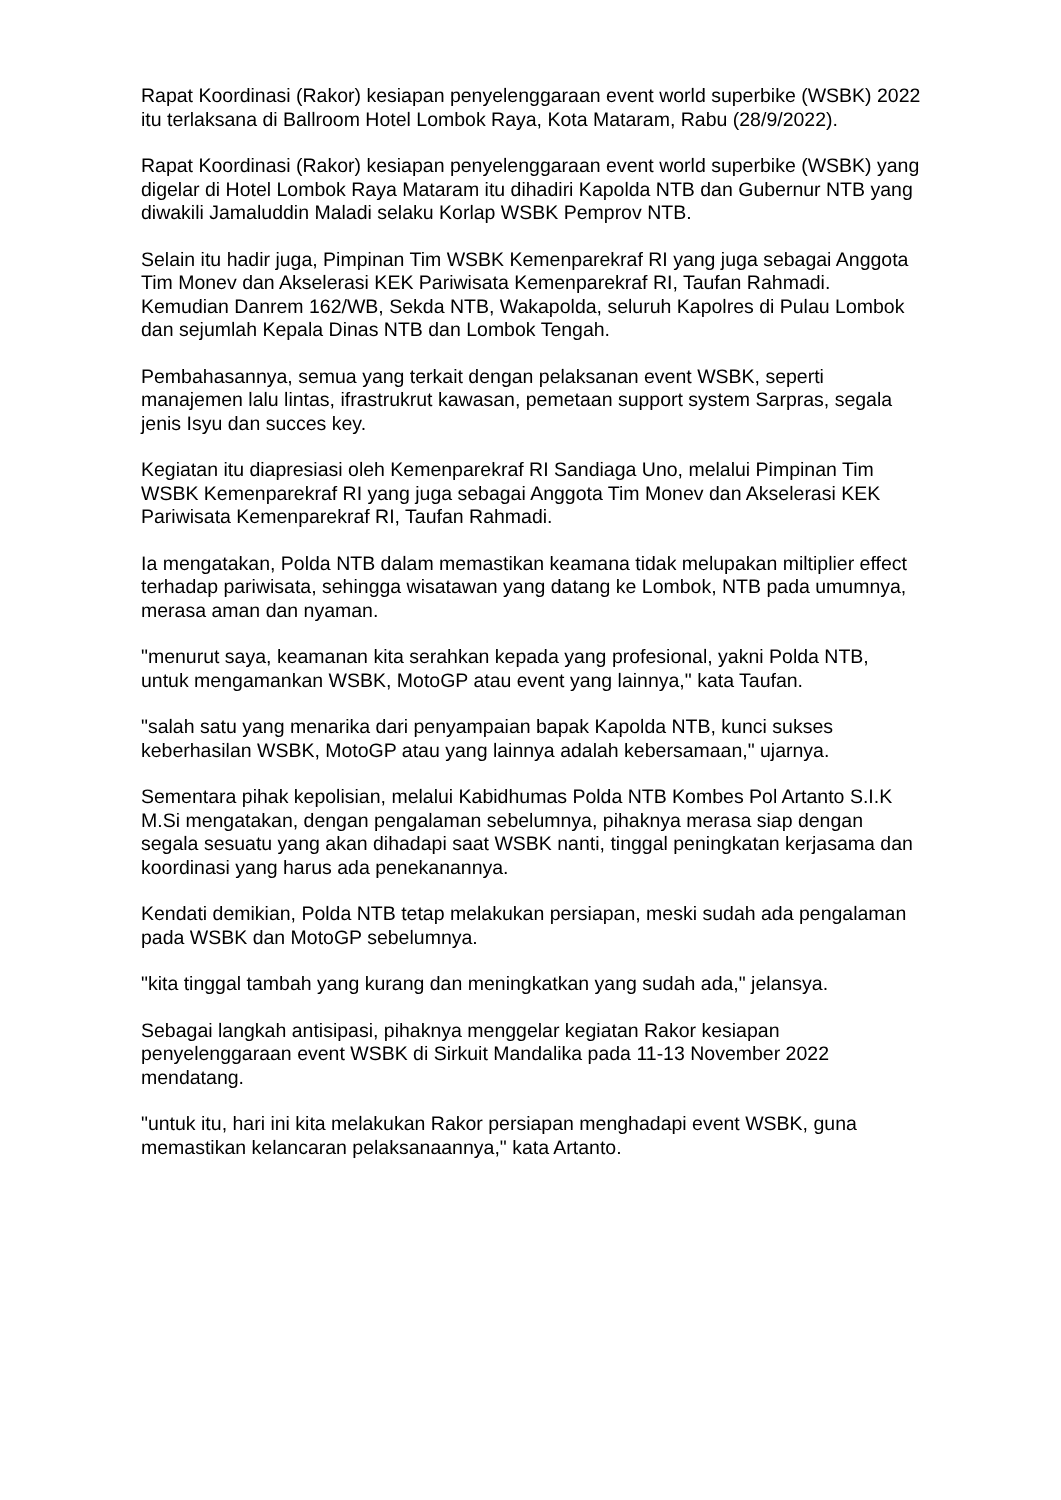Rapat Koordinasi (Rakor) kesiapan penyelenggaraan event world superbike (WSBK) 2022 itu terlaksana di Ballroom Hotel Lombok Raya, Kota Mataram, Rabu (28/9/2022).
Rapat Koordinasi (Rakor) kesiapan penyelenggaraan event world superbike (WSBK) yang digelar di Hotel Lombok Raya Mataram itu dihadiri Kapolda NTB dan Gubernur NTB yang diwakili Jamaluddin Maladi selaku Korlap WSBK Pemprov NTB.
Selain itu hadir juga, Pimpinan Tim WSBK Kemenparekraf RI yang juga sebagai Anggota Tim Monev dan Akselerasi KEK Pariwisata Kemenparekraf RI, Taufan Rahmadi. Kemudian Danrem 162/WB, Sekda NTB, Wakapolda, seluruh Kapolres di Pulau Lombok dan sejumlah Kepala Dinas NTB dan Lombok Tengah.
Pembahasannya, semua yang terkait dengan pelaksanan event WSBK, seperti manajemen lalu lintas, ifrastrukrut kawasan, pemetaan support system Sarpras, segala jenis Isyu dan succes key.
Kegiatan itu diapresiasi oleh Kemenparekraf RI Sandiaga Uno, melalui Pimpinan Tim WSBK Kemenparekraf RI yang juga sebagai Anggota Tim Monev dan Akselerasi KEK Pariwisata Kemenparekraf RI, Taufan Rahmadi.
Ia mengatakan, Polda NTB dalam memastikan keamana tidak melupakan miltiplier effect terhadap pariwisata, sehingga wisatawan yang datang ke Lombok, NTB pada umumnya, merasa aman dan nyaman.
"menurut saya, keamanan kita serahkan kepada yang profesional, yakni Polda NTB, untuk mengamankan WSBK, MotoGP atau event yang lainnya," kata Taufan.
"salah satu yang menarika dari penyampaian bapak Kapolda NTB, kunci sukses keberhasilan WSBK, MotoGP atau yang lainnya adalah kebersamaan," ujarnya.
Sementara pihak kepolisian, melalui Kabidhumas Polda NTB Kombes Pol Artanto S.I.K M.Si mengatakan, dengan pengalaman sebelumnya, pihaknya merasa siap dengan segala sesuatu yang akan dihadapi saat WSBK nanti, tinggal peningkatan kerjasama dan koordinasi yang harus ada penekanannya.
Kendati demikian, Polda NTB tetap melakukan persiapan, meski sudah ada pengalaman pada WSBK dan MotoGP sebelumnya.
"kita tinggal tambah yang kurang dan meningkatkan yang sudah ada," jelansya.
Sebagai langkah antisipasi, pihaknya menggelar kegiatan Rakor kesiapan penyelenggaraan event WSBK di Sirkuit Mandalika pada 11-13 November 2022 mendatang.
"untuk itu, hari ini kita melakukan Rakor persiapan menghadapi event WSBK, guna memastikan kelancaran pelaksanaannya," kata Artanto.